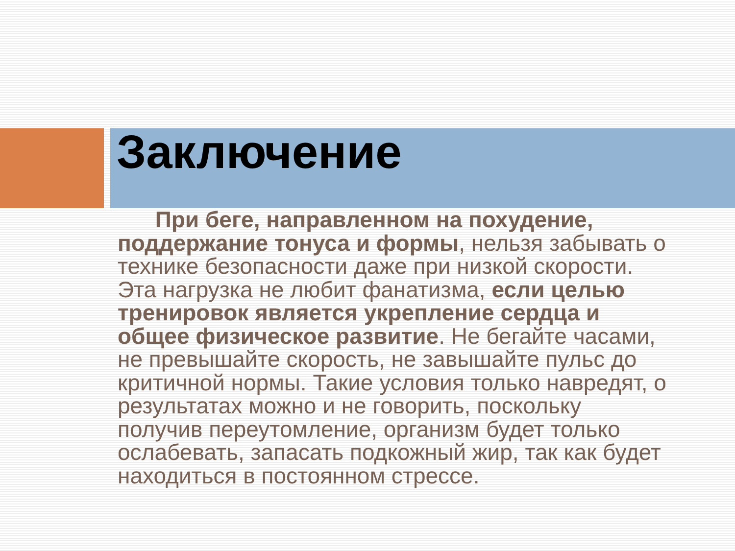Заключение
При беге, направленном на похудение, поддержание тонуса и формы, нельзя забывать о технике безопасности даже при низкой скорости. Эта нагрузка не любит фанатизма, если целью тренировок является укрепление сердца и общее физическое развитие. Не бегайте часами, не превышайте скорость, не завышайте пульс до критичной нормы. Такие условия только навредят, о результатах можно и не говорить, поскольку получив переутомление, организм будет только ослабевать, запасать подкожный жир, так как будет находиться в постоянном стрессе.